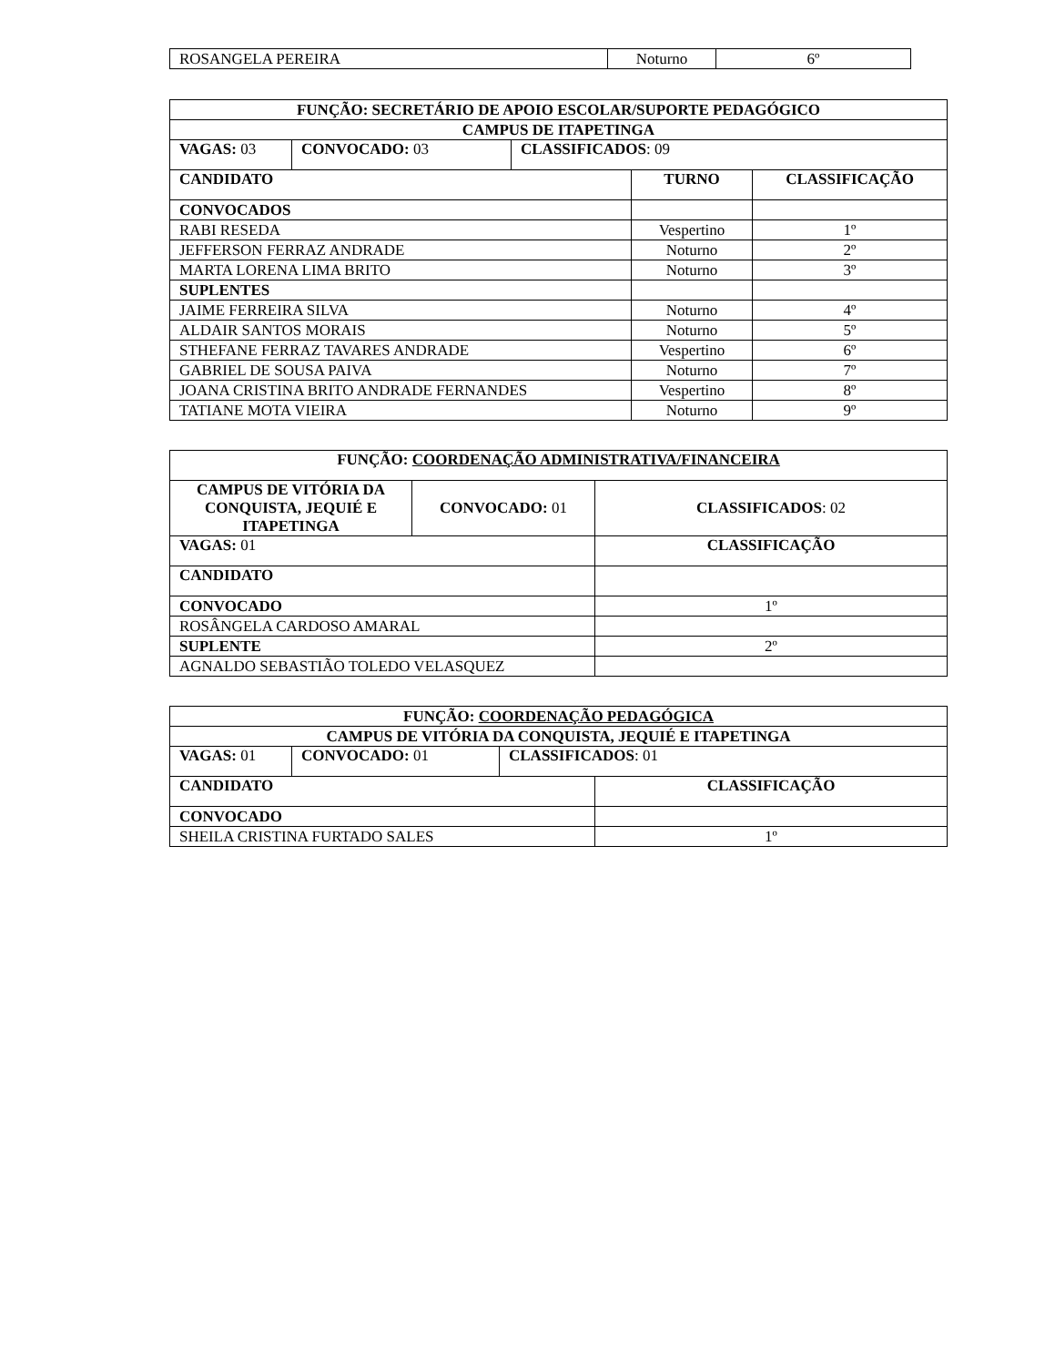| ROSANGELA PEREIRA | Noturno | 6º |
| FUNÇÃO: SECRETÁRIO DE APOIO ESCOLAR/SUPORTE PEDAGÓGICO | | | | |
| CAMPUS DE ITAPETINGA | | | | |
| VAGAS: 03 | CONVOCADO: 03 | CLASSIFICADOS : 09 | | |
| CANDIDATO | | | TURNO | CLASSIFICAÇÃO |
| CONVOCADOS | | | | |
| RABI RESEDA | | | Vespertino | 1º |
| JEFFERSON FERRAZ ANDRADE | | | Noturno | 2º |
| MARTA LORENA LIMA BRITO | | | Noturno | 3º |
| SUPLENTES | | | | |
| JAIME FERREIRA SILVA | | | Noturno | 4º |
| ALDAIR SANTOS MORAIS | | | Noturno | 5º |
| STHEFANE FERRAZ TAVARES ANDRADE | | | Vespertino | 6º |
| GABRIEL DE SOUSA PAIVA | | | Noturno | 7º |
| JOANA CRISTINA BRITO ANDRADE FERNANDES | | | Vespertino | 8º |
| TATIANE MOTA VIEIRA | | | Noturno | 9º |
| FUNÇÃO: COORDENAÇÃO ADMINISTRATIVA/FINANCEIRA | | |
| CAMPUS DE VITÓRIA DA CONQUISTA, JEQUIÉ E ITAPETINGA | CONVOCADO: 01 | CLASSIFICADOS : 02 |
| VAGAS: 01 | | CLASSIFICAÇÃO |
| CANDIDATO | | |
| CONVOCADO | | 1º |
| ROSÂNGELA CARDOSO AMARAL | | |
| SUPLENTE | | 2º |
| AGNALDO SEBASTIÃO TOLEDO VELASQUEZ | | |
| FUNÇÃO: COORDENAÇÃO PEDAGÓGICA | | | |
| CAMPUS DE VITÓRIA DA CONQUISTA, JEQUIÉ E ITAPETINGA | | | |
| VAGAS: 01 | CONVOCADO: 01 | CLASSIFICADOS : 01 | |
| CANDIDATO | | | CLASSIFICAÇÃO |
| CONVOCADO | | | |
| SHEILA CRISTINA FURTADO SALES | | | 1º |